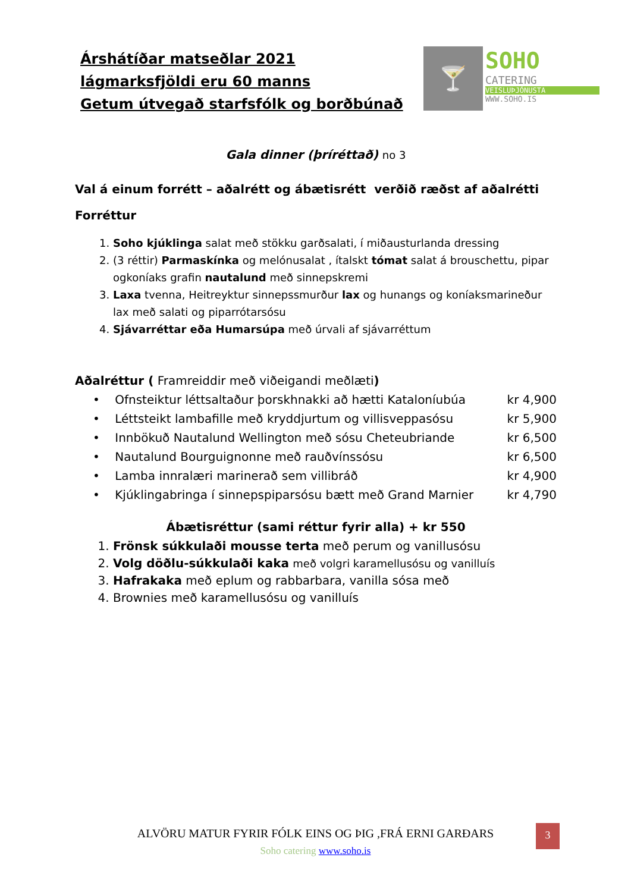Árshátíðar matseðlar 2021
lágmarksfjöldi eru 60 manns
Getum útvegað starfsfólk og borðbúnað
🍸 SOHO
CATERING
VEISLUÞJÓNUSTA
WWW.SOHO.IS
Gala dinner (þríréttað) no 3
Val á einum forrétt – aðalrétt og ábætisrétt verðið ræðst af aðalrétti
Forréttur
1. Soho kjúklinga salat með stökku garðsalati, í miðausturlanda dressing
2. (3 réttir) Parmaskínka og melónusalat , ítalskt tómat salat á brouschettu, pipar ogkoníaks grafin nautalund með sinnepskremi
3. Laxa tvenna, Heitreyktur sinnepssmurður lax og hunangs og koníaksmarineður lax með salati og piparrótarsósu
4. Sjávarréttar eða Humarsúpa með úrvali af sjávarréttum
Aðalréttur ( Framreiddir með viðeigandi meðlæti)
• Ofnsteiktur léttsaltaður þorskhnakki að hætti Kataloníubúa kr 4,900
• Léttsteikt lambafille með kryddjurtum og villisveppasósu kr 5,900
• Innbökuð Nautalund Wellington með sósu Cheteubriande kr 6,500
• Nautalund Bourguignonne með rauðvínssósu kr 6,500
• Lamba innralæri marinerað sem villibráð kr 4,900
• Kjúklingabringa í sinnepspiparsósu bætt með Grand Marnier kr 4,790
Ábætisréttur (sami réttur fyrir alla) + kr 550
1. Frönsk súkkulaði mousse terta með perum og vanillusósu
2. Volg döðlu-súkkulaði kaka með volgri karamellusósu og vanilluís
3. Hafrakaka með eplum og rabbarbara, vanilla sósa með
4. Brownies með karamellusósu og vanilluís
ALVÖRU MATUR FYRIR FÓLK EINS OG ÞIG ,FRÁ ERNI GARÐARS
Soho catering www.soho.is
3